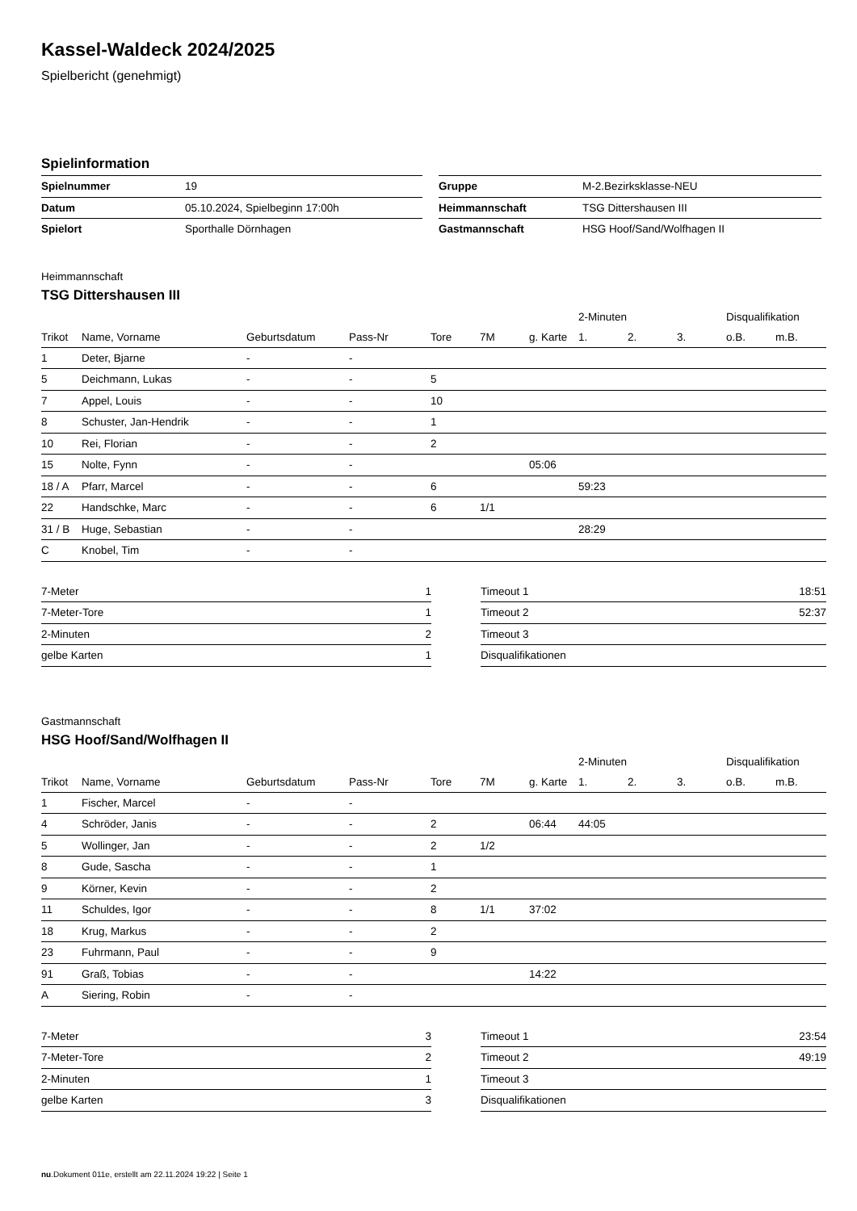Kassel-Waldeck 2024/2025
Spielbericht (genehmigt)
Spielinformation
| Spielnummer | 19 |
| Datum | 05.10.2024, Spielbeginn 17:00h |
| Spielort | Sporthalle Dörnhagen |
| Gruppe | M-2.Bezirksklasse-NEU |
| Heimmannschaft | TSG Dittershausen III |
| Gastmannschaft | HSG Hoof/Sand/Wolfhagen II |
Heimmannschaft
TSG Dittershausen III
| | | | | | | | 2-Minuten | | | Disqualifikation | |
| --- | --- | --- | --- | --- | --- | --- | --- | --- | --- | --- | --- |
| Trikot | Name, Vorname | Geburtsdatum | Pass-Nr | Tore | 7M | g. Karte | 1. | 2. | 3. | o.B. | m.B. |
| 1 | Deter, Bjarne | - | - | | | | | | | | |
| 5 | Deichmann, Lukas | - | - | 5 | | | | | | | |
| 7 | Appel, Louis | - | - | 10 | | | | | | | |
| 8 | Schuster, Jan-Hendrik | - | - | 1 | | | | | | | |
| 10 | Rei, Florian | - | - | 2 | | | | | | | |
| 15 | Nolte, Fynn | - | - | | | 05:06 | | | | | |
| 18 / A | Pfarr, Marcel | - | - | 6 | | | 59:23 | | | | |
| 22 | Handschke, Marc | - | - | 6 | 1/1 | | | | | | |
| 31 / B | Huge, Sebastian | - | - | | | | 28:29 | | | | |
| C | Knobel, Tim | - | - | | | | | | | | |
| 7-Meter | 1 |
| 7-Meter-Tore | 1 |
| 2-Minuten | 2 |
| gelbe Karten | 1 |
| Timeout 1 | 18:51 |
| Timeout 2 | 52:37 |
| Timeout 3 | |
| Disqualifikationen | |
Gastmannschaft
HSG Hoof/Sand/Wolfhagen II
| | | | | | | | 2-Minuten | | | Disqualifikation | |
| --- | --- | --- | --- | --- | --- | --- | --- | --- | --- | --- | --- |
| Trikot | Name, Vorname | Geburtsdatum | Pass-Nr | Tore | 7M | g. Karte | 1. | 2. | 3. | o.B. | m.B. |
| 1 | Fischer, Marcel | - | - | | | | | | | | |
| 4 | Schröder, Janis | - | - | 2 | | 06:44 | 44:05 | | | | |
| 5 | Wollinger, Jan | - | - | 2 | 1/2 | | | | | | |
| 8 | Gude, Sascha | - | - | 1 | | | | | | | |
| 9 | Körner, Kevin | - | - | 2 | | | | | | | |
| 11 | Schuldes, Igor | - | - | 8 | 1/1 | 37:02 | | | | | |
| 18 | Krug, Markus | - | - | 2 | | | | | | | |
| 23 | Fuhrmann, Paul | - | - | 9 | | | | | | | |
| 91 | Graß, Tobias | - | - | | | 14:22 | | | | | |
| A | Siering, Robin | - | - | | | | | | | | |
| 7-Meter | 3 |
| 7-Meter-Tore | 2 |
| 2-Minuten | 1 |
| gelbe Karten | 3 |
| Timeout 1 | 23:54 |
| Timeout 2 | 49:19 |
| Timeout 3 | |
| Disqualifikationen | |
nu.Dokument 011e, erstellt am 22.11.2024 19:22 | Seite 1